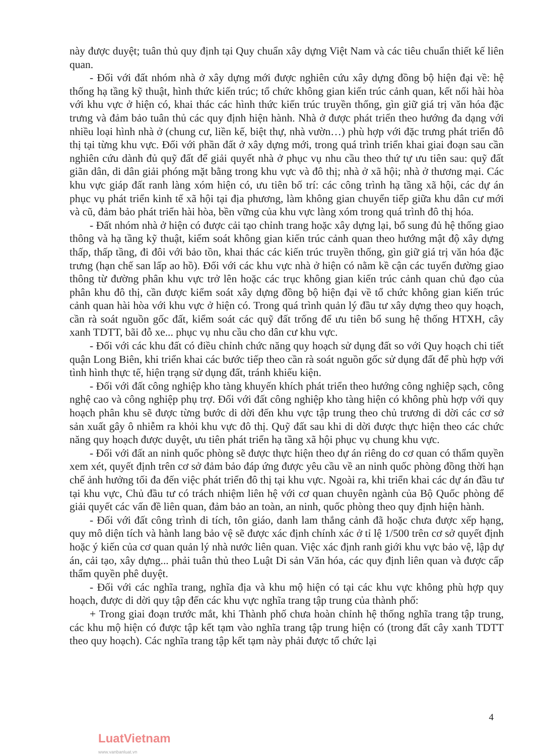này được duyệt; tuân thủ quy định tại Quy chuẩn xây dựng Việt Nam và các tiêu chuẩn thiết kế liên quan.
- Đối với đất nhóm nhà ở xây dựng mới được nghiên cứu xây dựng đồng bộ hiện đại về: hệ thống hạ tầng kỹ thuật, hình thức kiến trúc; tổ chức không gian kiến trúc cảnh quan, kết nối hài hòa với khu vực ở hiện có, khai thác các hình thức kiến trúc truyền thống, gìn giữ giá trị văn hóa đặc trưng và đảm bảo tuân thủ các quy định hiện hành. Nhà ở được phát triển theo hướng đa dạng với nhiều loại hình nhà ở (chung cư, liền kế, biệt thự, nhà vườn…) phù hợp với đặc trưng phát triển đô thị tại từng khu vực. Đối với phần đất ở xây dựng mới, trong quá trình triển khai giai đoạn sau cần nghiên cứu dành đủ quỹ đất để giải quyết nhà ở phục vụ nhu cầu theo thứ tự ưu tiên sau: quỹ đất giãn dân, di dân giải phóng mặt bằng trong khu vực và đô thị; nhà ở xã hội; nhà ở thương mại. Các khu vực giáp đất ranh làng xóm hiện có, ưu tiên bố trí: các công trình hạ tầng xã hội, các dự án phục vụ phát triển kinh tế xã hội tại địa phương, làm không gian chuyển tiếp giữa khu dân cư mới và cũ, đảm bảo phát triển hài hòa, bền vững của khu vực làng xóm trong quá trình đô thị hóa.
- Đất nhóm nhà ở hiện có được cải tạo chỉnh trang hoặc xây dựng lại, bổ sung đủ hệ thống giao thông và hạ tầng kỹ thuật, kiểm soát không gian kiến trúc cảnh quan theo hướng mật độ xây dựng thấp, thấp tầng, đi đôi với bảo tồn, khai thác các kiến trúc truyền thống, gìn giữ giá trị văn hóa đặc trưng (hạn chế san lấp ao hồ). Đối với các khu vực nhà ở hiện có nằm kề cận các tuyến đường giao thông từ đường phân khu vực trở lên hoặc các trục không gian kiến trúc cảnh quan chủ đạo của phân khu đô thị, cần được kiểm soát xây dựng đồng bộ hiện đại về tổ chức không gian kiến trúc cảnh quan hài hòa với khu vực ở hiện có. Trong quá trình quản lý đầu tư xây dựng theo quy hoạch, cần rà soát nguồn gốc đất, kiểm soát các quỹ đất trống để ưu tiên bổ sung hệ thống HTXH, cây xanh TDTT, bãi đỗ xe... phục vụ nhu cầu cho dân cư khu vực.
- Đối với các khu đất có điều chỉnh chức năng quy hoạch sử dụng đất so với Quy hoạch chi tiết quận Long Biên, khi triển khai các bước tiếp theo cần rà soát nguồn gốc sử dụng đất để phù hợp với tình hình thực tế, hiện trạng sử dụng đất, tránh khiếu kiện.
- Đối với đất công nghiệp kho tàng khuyến khích phát triển theo hướng công nghiệp sạch, công nghệ cao và công nghiệp phụ trợ. Đối với đất công nghiệp kho tàng hiện có không phù hợp với quy hoạch phân khu sẽ được từng bước di dời đến khu vực tập trung theo chủ trương di dời các cơ sở sản xuất gây ô nhiễm ra khỏi khu vực đô thị. Quỹ đất sau khi di dời được thực hiện theo các chức năng quy hoạch được duyệt, ưu tiên phát triển hạ tầng xã hội phục vụ chung khu vực.
- Đối với đất an ninh quốc phòng sẽ được thực hiện theo dự án riêng do cơ quan có thẩm quyền xem xét, quyết định trên cơ sở đảm bảo đáp ứng được yêu cầu về an ninh quốc phòng đồng thời hạn chế ảnh hưởng tối đa đến việc phát triển đô thị tại khu vực. Ngoài ra, khi triển khai các dự án đầu tư tại khu vực, Chủ đầu tư có trách nhiệm liên hệ với cơ quan chuyên ngành của Bộ Quốc phòng để giải quyết các vấn đề liên quan, đảm bảo an toàn, an ninh, quốc phòng theo quy định hiện hành.
- Đối với đất công trình di tích, tôn giáo, danh lam thắng cảnh đã hoặc chưa được xếp hạng, quy mô diện tích và hành lang bảo vệ sẽ được xác định chính xác ở tỉ lệ 1/500 trên cơ sở quyết định hoặc ý kiến của cơ quan quản lý nhà nước liên quan. Việc xác định ranh giới khu vực bảo vệ, lập dự án, cải tạo, xây dựng... phải tuân thủ theo Luật Di sản Văn hóa, các quy định liên quan và được cấp thẩm quyền phê duyệt.
- Đối với các nghĩa trang, nghĩa địa và khu mộ hiện có tại các khu vực không phù hợp quy hoạch, được di dời quy tập đến các khu vực nghĩa trang tập trung của thành phố:
+ Trong giai đoạn trước mắt, khi Thành phố chưa hoàn chỉnh hệ thống nghĩa trang tập trung, các khu mộ hiện có được tập kết tạm vào nghĩa trang tập trung hiện có (trong đất cây xanh TDTT theo quy hoạch). Các nghĩa trang tập kết tạm này phải được tổ chức lại
4
LuatVietnam
www.vanbanluat.vn